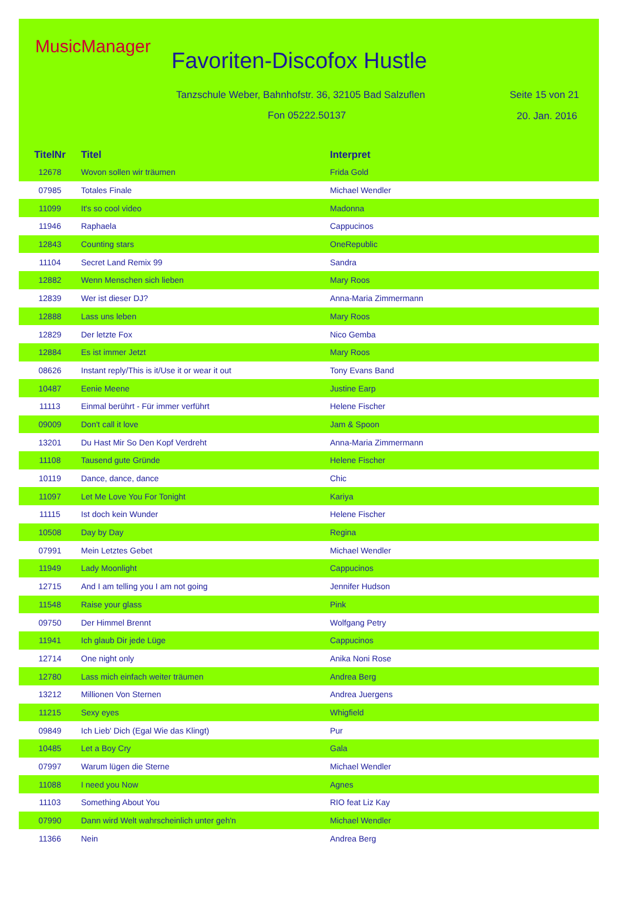MusicManager
Favoriten-Discofox Hustle
Tanzschule Weber, Bahnhofstr. 36, 32105 Bad Salzuflen
Seite 15 von 21
Fon 05222.50137 20. Jan. 2016
| TitelNr | Titel | Interpret |
| --- | --- | --- |
| 12678 | Wovon sollen wir träumen | Frida Gold |
| 07985 | Totales Finale | Michael Wendler |
| 11099 | It's so cool video | Madonna |
| 11946 | Raphaela | Cappucinos |
| 12843 | Counting stars | OneRepublic |
| 11104 | Secret Land Remix 99 | Sandra |
| 12882 | Wenn Menschen sich lieben | Mary Roos |
| 12839 | Wer ist dieser DJ? | Anna-Maria Zimmermann |
| 12888 | Lass uns leben | Mary Roos |
| 12829 | Der letzte Fox | Nico Gemba |
| 12884 | Es ist immer Jetzt | Mary Roos |
| 08626 | Instant reply/This is it/Use it or wear it out | Tony Evans Band |
| 10487 | Eenie Meene | Justine Earp |
| 11113 | Einmal berührt - Für immer verführt | Helene Fischer |
| 09009 | Don't call it love | Jam & Spoon |
| 13201 | Du Hast Mir So Den Kopf Verdreht | Anna-Maria Zimmermann |
| 11108 | Tausend gute Gründe | Helene Fischer |
| 10119 | Dance, dance, dance | Chic |
| 11097 | Let Me Love You For Tonight | Kariya |
| 11115 | Ist doch kein Wunder | Helene Fischer |
| 10508 | Day by Day | Regina |
| 07991 | Mein Letztes Gebet | Michael Wendler |
| 11949 | Lady Moonlight | Cappucinos |
| 12715 | And I am telling you I am not going | Jennifer Hudson |
| 11548 | Raise your glass | Pink |
| 09750 | Der Himmel Brennt | Wolfgang Petry |
| 11941 | Ich glaub Dir jede Lüge | Cappucinos |
| 12714 | One night only | Anika Noni Rose |
| 12780 | Lass mich einfach weiter träumen | Andrea Berg |
| 13212 | Millionen Von Sternen | Andrea Juergens |
| 11215 | Sexy eyes | Whigfield |
| 09849 | Ich Lieb' Dich (Egal Wie das Klingt) | Pur |
| 10485 | Let a Boy Cry | Gala |
| 07997 | Warum lügen die Sterne | Michael Wendler |
| 11088 | I need you Now | Agnes |
| 11103 | Something About You | RIO feat Liz Kay |
| 07990 | Dann wird Welt wahrscheinlich unter geh'n | Michael Wendler |
| 11366 | Nein | Andrea Berg |